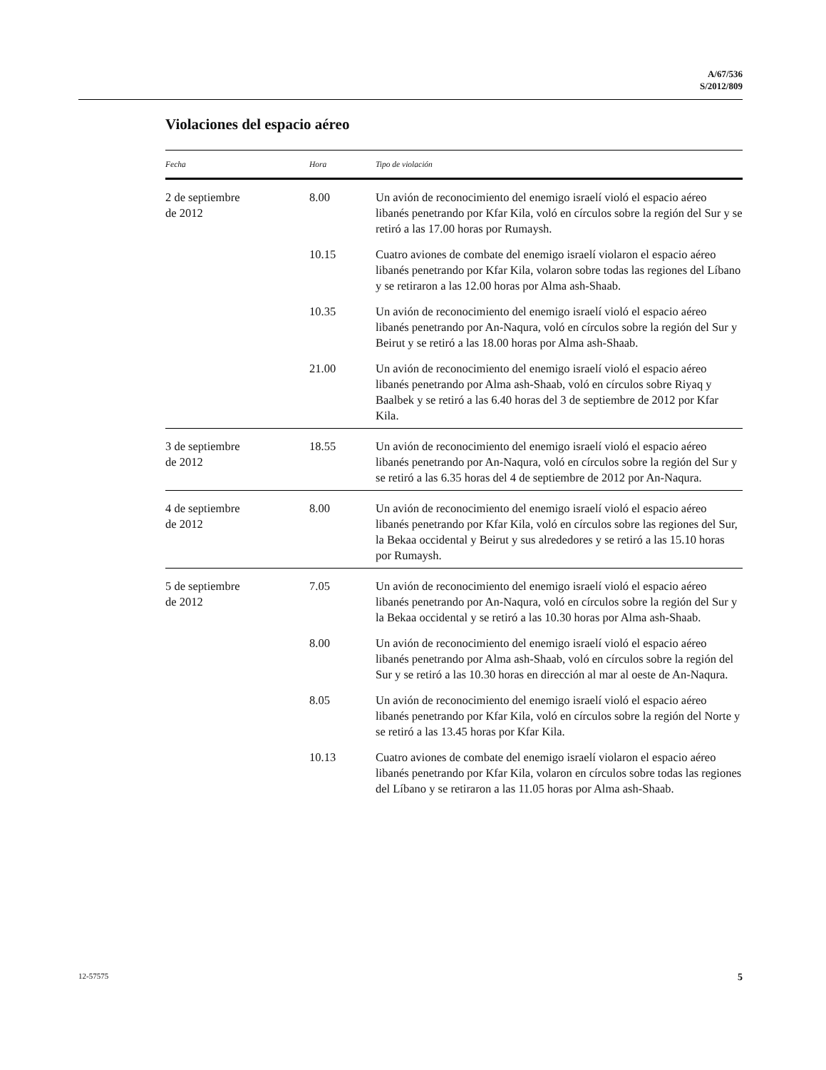A/67/536
S/2012/809
Violaciones del espacio aéreo
| Fecha | Hora | Tipo de violación |
| --- | --- | --- |
| 2 de septiembre de 2012 | 8.00 | Un avión de reconocimiento del enemigo israelí violó el espacio aéreo libanés penetrando por Kfar Kila, voló en círculos sobre la región del Sur y se retiró a las 17.00 horas por Rumaysh. |
| | 10.15 | Cuatro aviones de combate del enemigo israelí violaron el espacio aéreo libanés penetrando por Kfar Kila, volaron sobre todas las regiones del Líbano y se retiraron a las 12.00 horas por Alma ash-Shaab. |
| | 10.35 | Un avión de reconocimiento del enemigo israelí violó el espacio aéreo libanés penetrando por An-Naqura, voló en círculos sobre la región del Sur y Beirut y se retiró a las 18.00 horas por Alma ash-Shaab. |
| | 21.00 | Un avión de reconocimiento del enemigo israelí violó el espacio aéreo libanés penetrando por Alma ash-Shaab, voló en círculos sobre Riyaq y Baalbek y se retiró a las 6.40 horas del 3 de septiembre de 2012 por Kfar Kila. |
| 3 de septiembre de 2012 | 18.55 | Un avión de reconocimiento del enemigo israelí violó el espacio aéreo libanés penetrando por An-Naqura, voló en círculos sobre la región del Sur y se retiró a las 6.35 horas del 4 de septiembre de 2012 por An-Naqura. |
| 4 de septiembre de 2012 | 8.00 | Un avión de reconocimiento del enemigo israelí violó el espacio aéreo libanés penetrando por Kfar Kila, voló en círculos sobre las regiones del Sur, la Bekaa occidental y Beirut y sus alrededores y se retiró a las 15.10 horas por Rumaysh. |
| 5 de septiembre de 2012 | 7.05 | Un avión de reconocimiento del enemigo israelí violó el espacio aéreo libanés penetrando por An-Naqura, voló en círculos sobre la región del Sur y la Bekaa occidental y se retiró a las 10.30 horas por Alma ash-Shaab. |
| | 8.00 | Un avión de reconocimiento del enemigo israelí violó el espacio aéreo libanés penetrando por Alma ash-Shaab, voló en círculos sobre la región del Sur y se retiró a las 10.30 horas en dirección al mar al oeste de An-Naqura. |
| | 8.05 | Un avión de reconocimiento del enemigo israelí violó el espacio aéreo libanés penetrando por Kfar Kila, voló en círculos sobre la región del Norte y se retiró a las 13.45 horas por Kfar Kila. |
| | 10.13 | Cuatro aviones de combate del enemigo israelí violaron el espacio aéreo libanés penetrando por Kfar Kila, volaron en círculos sobre todas las regiones del Líbano y se retiraron a las 11.05 horas por Alma ash-Shaab. |
12-57575 5